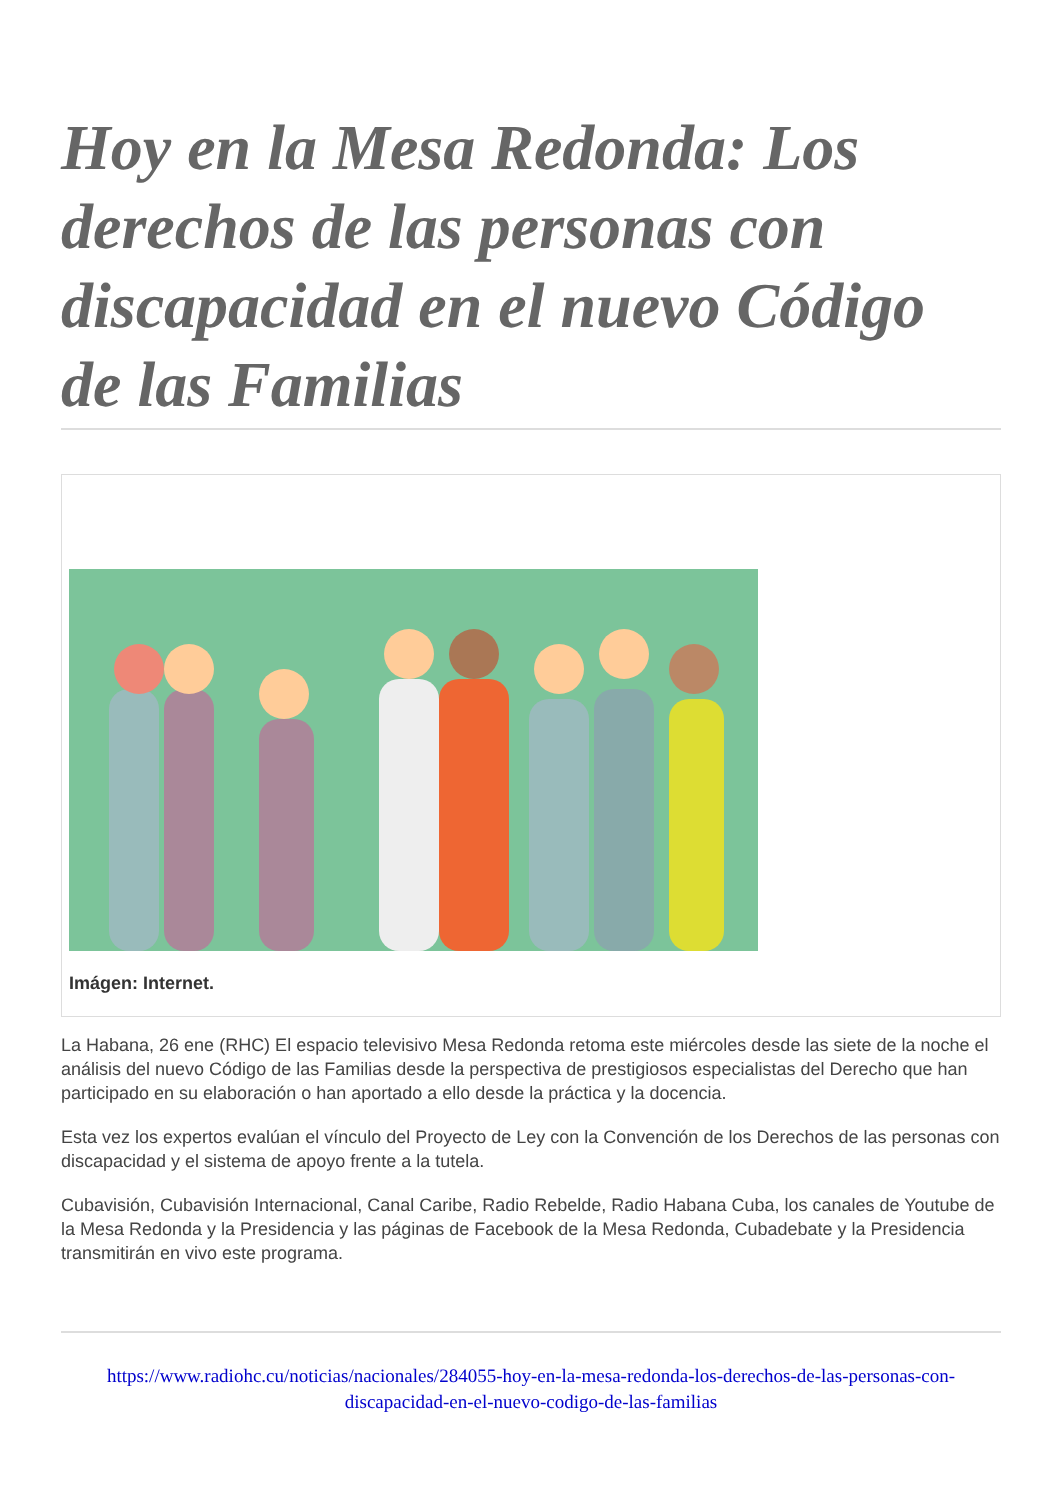Hoy en la Mesa Redonda: Los derechos de las personas con discapacidad en el nuevo Código de las Familias
Imágen: Internet.
La Habana, 26 ene (RHC) El espacio televisivo Mesa Redonda retoma este miércoles desde las siete de la noche el análisis del nuevo Código de las Familias desde la perspectiva de prestigiosos especialistas del Derecho que han participado en su elaboración o han aportado a ello desde la práctica y la docencia.
Esta vez los expertos evalúan el vínculo del Proyecto de Ley con la Convención de los Derechos de las personas con discapacidad y el sistema de apoyo frente a la tutela.
Cubavisión, Cubavisión Internacional, Canal Caribe, Radio Rebelde, Radio Habana Cuba, los canales de Youtube de la Mesa Redonda y la Presidencia y las páginas de Facebook de la Mesa Redonda, Cubadebate y la Presidencia transmitirán en vivo este programa.
https://www.radiohc.cu/noticias/nacionales/284055-hoy-en-la-mesa-redonda-los-derechos-de-las-personas-con-discapacidad-en-el-nuevo-codigo-de-las-familias